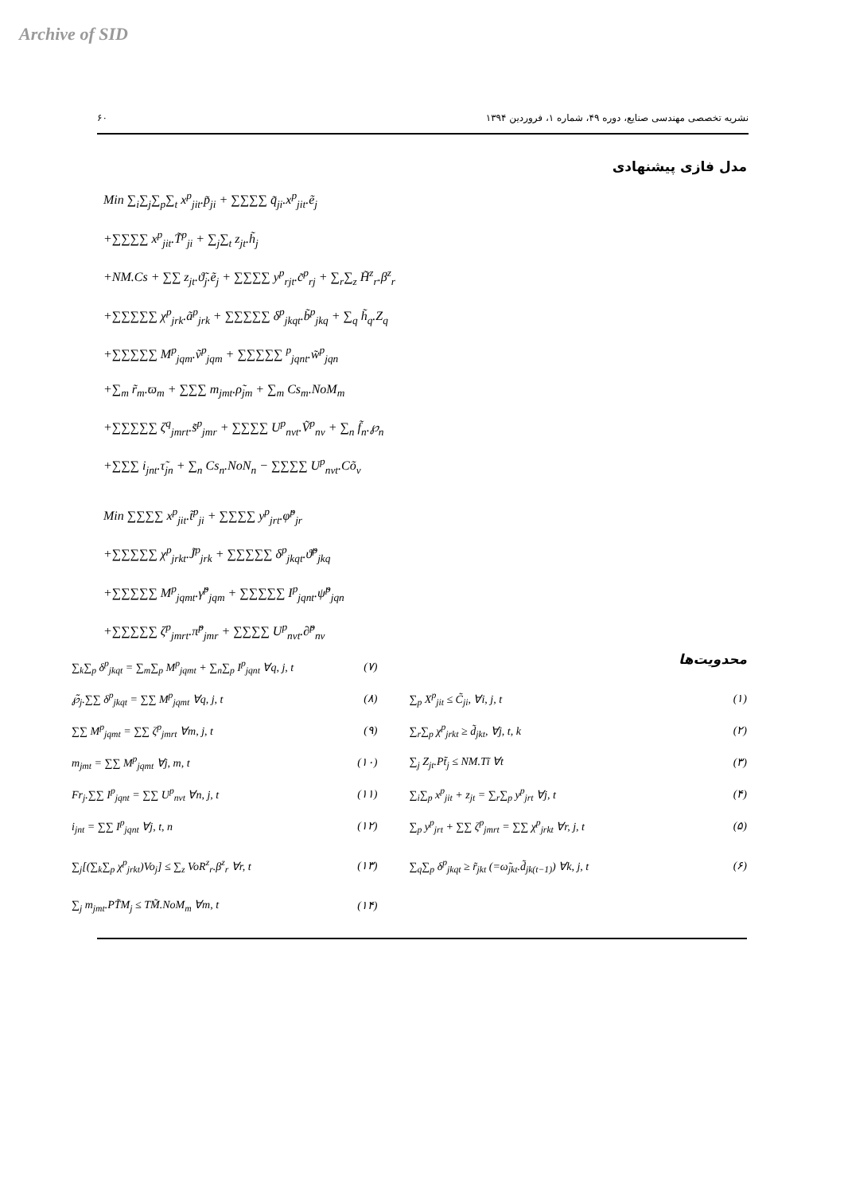Archive of SID
۶۰ نشریه تخصصی مهندسی صنایع، دوره ۴۹، شماره ۱، فروردین ۱۳۹۴
مدل فازی پیشنهادی
Min ∑<sub>i</sub>∑<sub>j</sub>∑<sub>p</sub>∑<sub>t</sub> x<sup>p</sup><sub>jit</sub>.p̃<sub>ji</sub> + ∑∑∑∑ q̃<sub>ji</sub>.x<sup>p</sup><sub>jit</sub>.ẽ<sub>j</sub>
+∑∑∑∑ x<sup>p</sup><sub>jit</sub>.T̃<sup>p</sup><sub>ji</sub> + ∑<sub>j</sub>∑<sub>t</sub> z<sub>jt</sub>.h̃<sub>j</sub>
+NM.Cs + ∑∑ z<sub>jt</sub>.ϑ̃<sub>j</sub>.ẽ<sub>j</sub> + ∑∑∑∑ y<sup>p</sup><sub>rjt</sub>.c̃<sup>p</sup><sub>rj</sub> + ∑<sub>r</sub>∑<sub>z</sub> H̃<sup>z</sup><sub>r</sub>.β<sup>z</sup><sub>r</sub>
+∑∑∑∑∑ χ<sup>p</sup><sub>jrk</sub>.ã<sup>p</sup><sub>jrk</sub> + ∑∑∑∑∑ δ<sup>p</sup><sub>jkqt</sub>.b̃<sup>p</sup><sub>jkq</sub> + ∑<sub>q</sub> h̃<sub>q</sub>.Z<sub>q</sub>
+∑∑∑∑∑ M<sup>p</sup><sub>jqm</sub>.ṽ<sup>p</sup><sub>jqm</sub> + ∑∑∑∑∑ <sup>p</sup><sub>jqnt</sub>.w̃<sup>p</sup><sub>jqn</sub>
+∑<sub>m</sub> r̃<sub>m</sub>.ϖ<sub>m</sub> + ∑∑∑ m<sub>jmt</sub>.ρ̃<sub>jm</sub> + ∑<sub>m</sub> Cs<sub>m</sub>.NoM<sub>m</sub>
+∑∑∑∑∑ ζ<sup>q</sup><sub>jmrt</sub>.s̃<sup>p</sup><sub>jmr</sub> + ∑∑∑∑ U<sup>p</sup><sub>nvt</sub>.Ṽ<sup>p</sup><sub>nv</sub> + ∑<sub>n</sub> f̃<sub>n</sub>.℘<sub>n</sub>
+∑∑∑ i<sub>jnt</sub>.τ̃<sub>jn</sub> + ∑<sub>n</sub> Cs<sub>n</sub>.NoN<sub>n</sub> − ∑∑∑∑ U<sup>p</sup><sub>nvt</sub>.Cõ<sub>v</sub>
Min ∑∑∑∑ x<sup>p</sup><sub>jit</sub>.t̃<sup>p</sup><sub>ji</sub> + ∑∑∑∑ y<sup>p</sup><sub>jrt</sub>.φ̃<sup>p</sup><sub>jr</sub>
+∑∑∑∑∑ χ<sup>p</sup><sub>jrkt</sub>.J̃<sup>p</sup><sub>jrk</sub> + ∑∑∑∑∑ δ<sup>p</sup><sub>jkqt</sub>.ϑ̃<sup>p</sup><sub>jkq</sub>
+∑∑∑∑∑ M<sup>p</sup><sub>jqmt</sub>.γ̃<sup>p</sup><sub>jqm</sub> + ∑∑∑∑∑ I<sup>p</sup><sub>jqnt</sub>.ψ̃<sup>p</sup><sub>jqn</sub>
+∑∑∑∑∑ ζ<sup>p</sup><sub>jmrt</sub>.π̃<sup>p</sup><sub>jmr</sub> + ∑∑∑∑ U<sup>p</sup><sub>nvt</sub>.∂̃<sup>p</sup><sub>nv</sub>
∑<sub>k</sub>∑<sub>p</sub> δ<sup>p</sup><sub>jkqt</sub> = ∑<sub>m</sub>∑<sub>p</sub> M<sup>p</sup><sub>jqmt</sub> + ∑<sub>n</sub>∑<sub>p</sub> I<sup>p</sup><sub>jqnt</sub> ∀q, j, t (۷)
محدویت‌ها
℘̃<sub>j</sub>.∑∑ δ<sup>p</sup><sub>jkqt</sub> = ∑∑ M<sup>p</sup><sub>jqmt</sub> ∀q, j, t (۸)
∑∑ M<sup>p</sup><sub>jqmt</sub> = ∑∑ ζ<sup>p</sup><sub>jmrt</sub> ∀m, j, t (۹)
m<sub>jmt</sub> = ∑∑ M<sup>p</sup><sub>jqmt</sub> ∀j, m, t (۱۰)
Fr<sub>j</sub>.∑∑ I<sup>p</sup><sub>jqnt</sub> = ∑∑ U<sup>p</sup><sub>nvt</sub> ∀n, j, t (۱۱)
i<sub>jnt</sub> = ∑∑ I<sup>p</sup><sub>jqnt</sub> ∀j, t, n (۱۲)
∑<sub>j</sub>[(∑<sub>k</sub>∑<sub>p</sub> χ<sup>p</sup><sub>jrkt</sub>)Vo<sub>j</sub>] ≤ ∑<sub>z</sub> VoR<sup>z</sup><sub>r</sub>.β<sup>z</sup><sub>r</sub> ∀r, t (۱۳)
∑<sub>j</sub> m<sub>jmt</sub>.PT̃M<sub>j</sub> ≤ TM̃.NoM<sub>m</sub> ∀m, t (۱۴)
∑<sub>p</sub> X<sup>p</sup><sub>jit</sub> ≤ C̃<sub>ji</sub>, ∀i, j, t (۱)
∑<sub>r</sub>∑<sub>p</sub> χ<sup>p</sup><sub>jrkt</sub> ≥ d̃<sub>jkt</sub>, ∀j, t, k (۲)
∑<sub>j</sub> Z<sub>jt</sub>.Pt̃<sub>j</sub> ≤ NM.Tĩ ∀t (۳)
∑<sub>i</sub>∑<sub>p</sub> x<sup>p</sup><sub>jit</sub> + z<sub>jt</sub> = ∑<sub>r</sub>∑<sub>p</sub> y<sup>p</sup><sub>jrt</sub> ∀j, t (۴)
∑<sub>p</sub> y<sup>p</sup><sub>jrt</sub> + ∑∑ ζ<sup>p</sup><sub>jmrt</sub> = ∑∑ χ<sup>p</sup><sub>jrkt</sub> ∀r, j, t (۵)
∑<sub>q</sub>∑<sub>p</sub> δ<sup>p</sup><sub>jkqt</sub> ≥ r̃<sub>jkt</sub> (=ω̃<sub>jkt</sub>.d̃<sub>jk(t−1)</sub>) ∀k, j, t (۶)